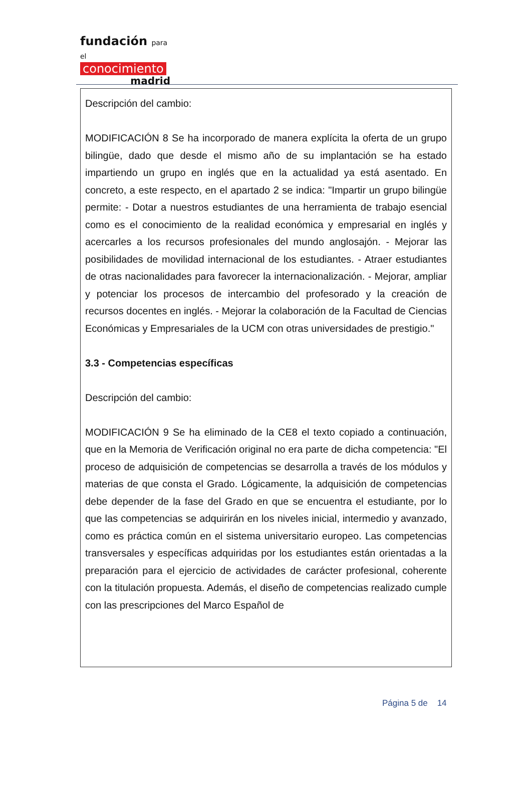fundación para el
conocimiento
madrid
Descripción del cambio:
MODIFICACIÓN 8 Se ha incorporado de manera explícita la oferta de un grupo bilingüe, dado que desde el mismo año de su implantación se ha estado impartiendo un grupo en inglés que en la actualidad ya está asentado. En concreto, a este respecto, en el apartado 2 se indica: "Impartir un grupo bilingüe permite: - Dotar a nuestros estudiantes de una herramienta de trabajo esencial como es el conocimiento de la realidad económica y empresarial en inglés y acercarles a los recursos profesionales del mundo anglosajón. - Mejorar las posibilidades de movilidad internacional de los estudiantes. - Atraer estudiantes de otras nacionalidades para favorecer la internacionalización. - Mejorar, ampliar y potenciar los procesos de intercambio del profesorado y la creación de recursos docentes en inglés. - Mejorar la colaboración de la Facultad de Ciencias Económicas y Empresariales de la UCM con otras universidades de prestigio."
3.3 - Competencias específicas
Descripción del cambio:
MODIFICACIÓN 9 Se ha eliminado de la CE8 el texto copiado a continuación, que en la Memoria de Verificación original no era parte de dicha competencia: "El proceso de adquisición de competencias se desarrolla a través de los módulos y materias de que consta el Grado. Lógicamente, la adquisición de competencias debe depender de la fase del Grado en que se encuentra el estudiante, por lo que las competencias se adquirirán en los niveles inicial, intermedio y avanzado, como es práctica común en el sistema universitario europeo. Las competencias transversales y específicas adquiridas por los estudiantes están orientadas a la preparación para el ejercicio de actividades de carácter profesional, coherente con la titulación propuesta. Además, el diseño de competencias realizado cumple con las prescripciones del Marco Español de
Página 5 de 14